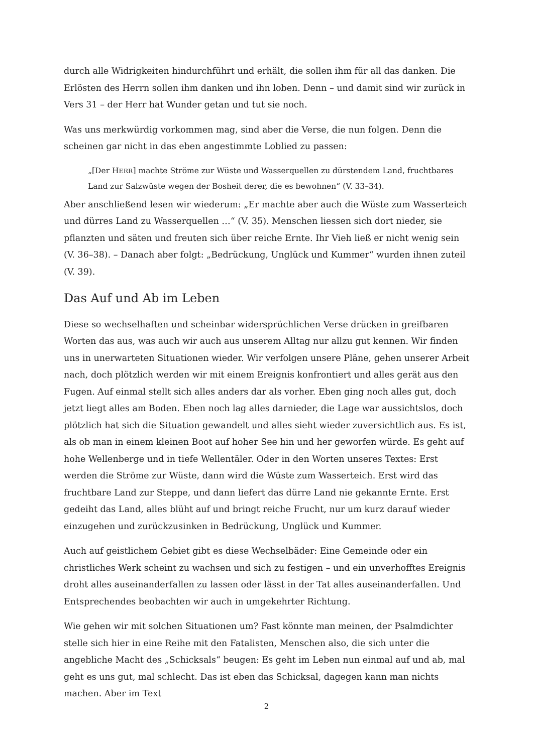durch alle Widrigkeiten hindurchführt und erhält, die sollen ihm für all das danken. Die Erlösten des Herrn sollen ihm danken und ihn loben. Denn – und damit sind wir zurück in Vers 31 – der Herr hat Wunder getan und tut sie noch.
Was uns merkwürdig vorkommen mag, sind aber die Verse, die nun folgen. Denn die scheinen gar nicht in das eben angestimmte Loblied zu passen:
„[Der HERR] machte Ströme zur Wüste und Wasserquellen zu dürstendem Land, fruchtbares Land zur Salzwüste wegen der Bosheit derer, die es bewohnen“ (V. 33–34).
Aber anschließend lesen wir wiederum: „Er machte aber auch die Wüste zum Wasserteich und dürres Land zu Wasserquellen …“ (V. 35). Menschen liessen sich dort nieder, sie pflanzten und säten und freuten sich über reiche Ernte. Ihr Vieh ließ er nicht wenig sein (V. 36–38). – Danach aber folgt: „Bedrückung, Unglück und Kummer“ wurden ihnen zuteil (V. 39).
Das Auf und Ab im Leben
Diese so wechselhaften und scheinbar widersprüchlichen Verse drücken in greifbaren Worten das aus, was auch wir auch aus unserem Alltag nur allzu gut kennen. Wir finden uns in unerwarteten Situationen wieder. Wir verfolgen unsere Pläne, gehen unserer Arbeit nach, doch plötzlich werden wir mit einem Ereignis konfrontiert und alles gerät aus den Fugen. Auf einmal stellt sich alles anders dar als vorher. Eben ging noch alles gut, doch jetzt liegt alles am Boden. Eben noch lag alles darnieder, die Lage war aussichtslos, doch plötzlich hat sich die Situation gewandelt und alles sieht wieder zuversichtlich aus. Es ist, als ob man in einem kleinen Boot auf hoher See hin und her geworfen würde. Es geht auf hohe Wellenberge und in tiefe Wellentäler. Oder in den Worten unseres Textes: Erst werden die Ströme zur Wüste, dann wird die Wüste zum Wasserteich. Erst wird das fruchtbare Land zur Steppe, und dann liefert das dürre Land nie gekannte Ernte. Erst gedeiht das Land, alles blüht auf und bringt reiche Frucht, nur um kurz darauf wieder einzugehen und zurückzusinken in Bedrückung, Unglück und Kummer.
Auch auf geistlichem Gebiet gibt es diese Wechselbäder: Eine Gemeinde oder ein christliches Werk scheint zu wachsen und sich zu festigen – und ein unverhofftes Ereignis droht alles auseinanderfallen zu lassen oder lässt in der Tat alles auseinanderfallen. Und Entsprechendes beobachten wir auch in umgekehrter Richtung.
Wie gehen wir mit solchen Situationen um? Fast könnte man meinen, der Psalmdichter stelle sich hier in eine Reihe mit den Fatalisten, Menschen also, die sich unter die angebliche Macht des „Schicksals“ beugen: Es geht im Leben nun einmal auf und ab, mal geht es uns gut, mal schlecht. Das ist eben das Schicksal, dagegen kann man nichts machen. Aber im Text
2